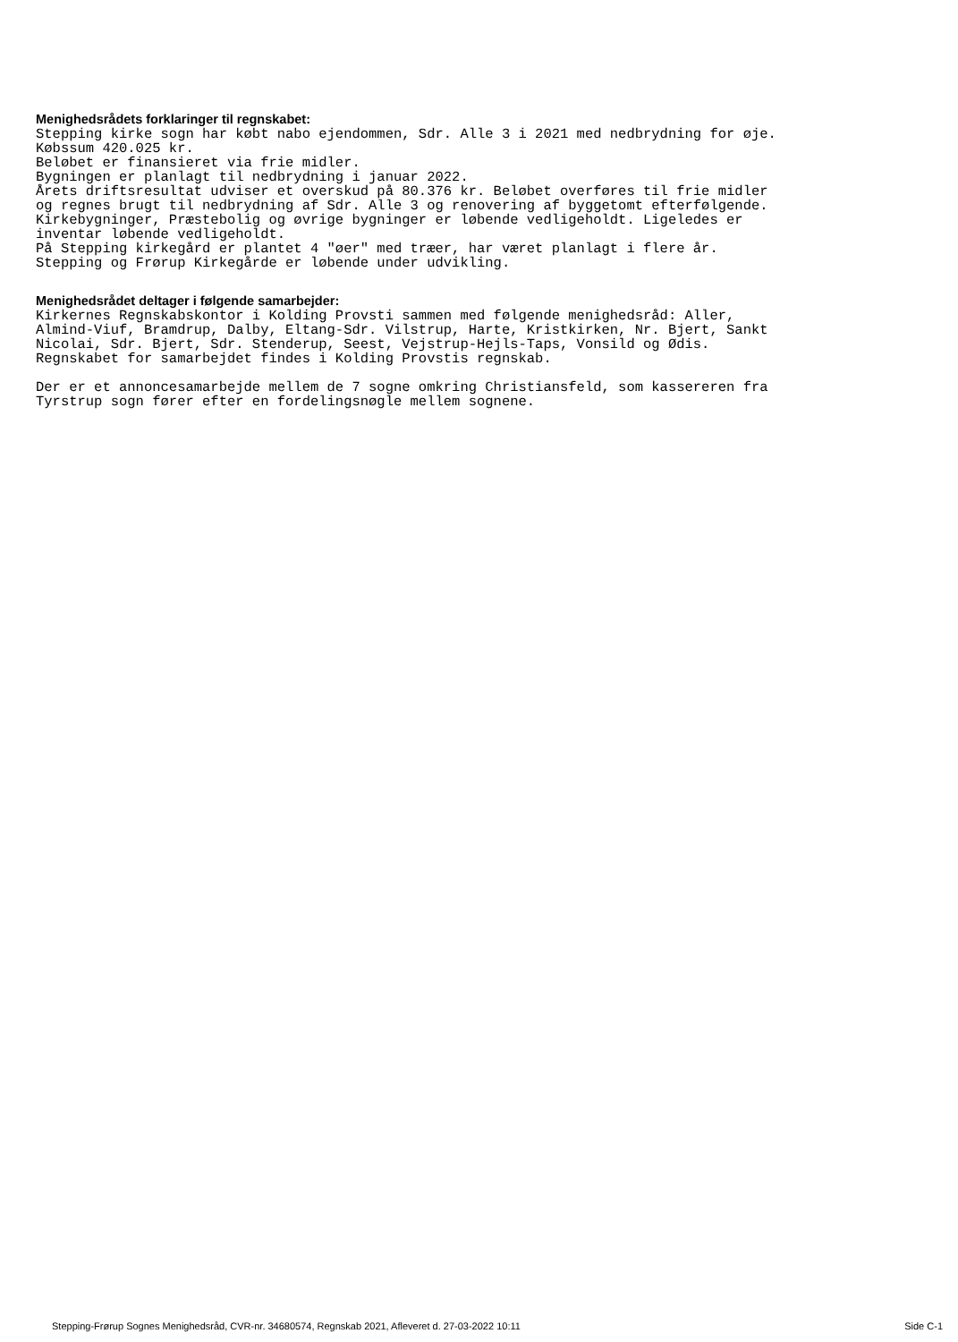Menighedsrådets forklaringer til regnskabet:
Stepping kirke sogn har købt nabo ejendommen, Sdr. Alle 3 i 2021 med nedbrydning for øje. Købssum 420.025 kr. Beløbet er finansieret via frie midler. Bygningen er planlagt til nedbrydning i januar 2022. Årets driftsresultat udviser et overskud på 80.376 kr. Beløbet overføres til frie midler og regnes brugt til nedbrydning af Sdr. Alle 3 og renovering af byggetomt efterfølgende. Kirkebygninger, Præstebolig og øvrige bygninger er løbende vedligeholdt. Ligeledes er inventar løbende vedligeholdt. På Stepping kirkegård er plantet 4 "øer" med træer, har været planlagt i flere år. Stepping og Frørup Kirkegårde er løbende under udvikling.
Menighedsrådet deltager i følgende samarbejder:
Kirkernes Regnskabskontor i Kolding Provsti sammen med følgende menighedsråd: Aller, Almind-Viuf, Bramdrup, Dalby, Eltang-Sdr. Vilstrup, Harte, Kristkirken, Nr. Bjert, Sankt Nicolai, Sdr. Bjert, Sdr. Stenderup, Seest, Vejstrup-Hejls-Taps, Vonsild og Ødis. Regnskabet for samarbejdet findes i Kolding Provstis regnskab. Der er et annoncesamarbejde mellem de 7 sogne omkring Christiansfeld, som kassereren fra Tyrstrup sogn fører efter en fordelingsnøgle mellem sognene.
Stepping-Frørup Sognes Menighedsråd, CVR-nr. 34680574, Regnskab 2021, Afleveret d. 27-03-2022 10:11 Side C-1